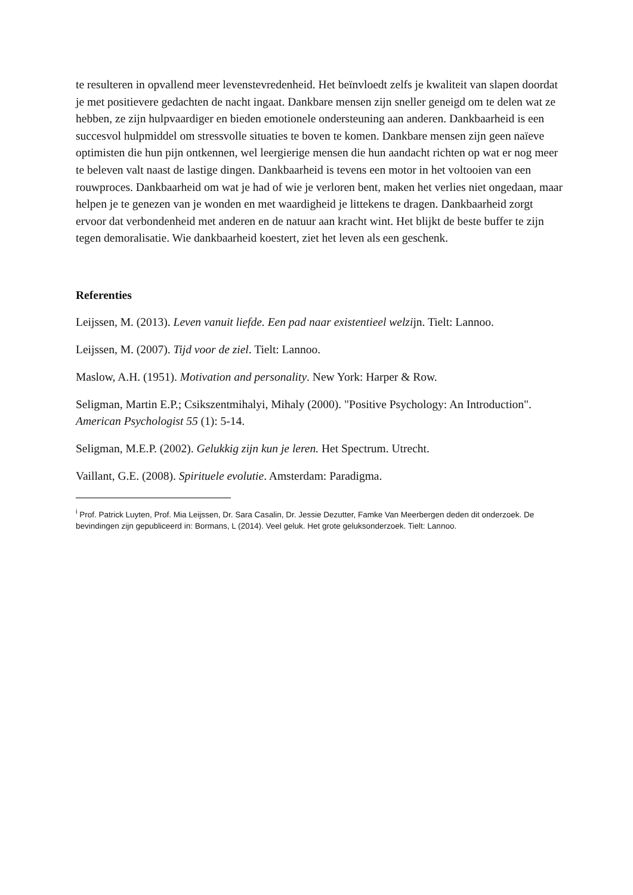te resulteren in opvallend meer levenstevredenheid. Het beïnvloedt zelfs je kwaliteit van slapen doordat je met positievere gedachten de nacht ingaat. Dankbare mensen zijn sneller geneigd om te delen wat ze hebben, ze zijn hulpvaardiger en bieden emotionele ondersteuning aan anderen. Dankbaarheid is een succesvol hulpmiddel om stressvolle situaties te boven te komen. Dankbare mensen zijn geen naïeve optimisten die hun pijn ontkennen, wel leergierige mensen die hun aandacht richten op wat er nog meer te beleven valt naast de lastige dingen. Dankbaarheid is tevens een motor in het voltooien van een rouwproces. Dankbaarheid om wat je had of wie je verloren bent, maken het verlies niet ongedaan, maar helpen je te genezen van je wonden en met waardigheid je littekens te dragen. Dankbaarheid zorgt ervoor dat verbondenheid met anderen en de natuur aan kracht wint. Het blijkt de beste buffer te zijn tegen demoralisatie. Wie dankbaarheid koestert, ziet het leven als een geschenk.
Referenties
Leijssen, M. (2013). Leven vanuit liefde. Een pad naar existentieel welzijn. Tielt: Lannoo.
Leijssen, M. (2007). Tijd voor de ziel. Tielt: Lannoo.
Maslow, A.H. (1951). Motivation and personality. New York: Harper & Row.
Seligman, Martin E.P.; Csikszentmihalyi, Mihaly (2000). "Positive Psychology: An Introduction". American Psychologist 55 (1): 5-14.
Seligman, M.E.P. (2002). Gelukkig zijn kun je leren. Het Spectrum. Utrecht.
Vaillant, G.E. (2008). Spirituele evolutie. Amsterdam: Paradigma.
<sup>i</sup> Prof. Patrick Luyten, Prof. Mia Leijssen, Dr. Sara Casalin, Dr. Jessie Dezutter, Famke Van Meerbergen deden dit onderzoek. De bevindingen zijn gepubliceerd in: Bormans, L (2014). Veel geluk. Het grote geluksonderzoek. Tielt: Lannoo.